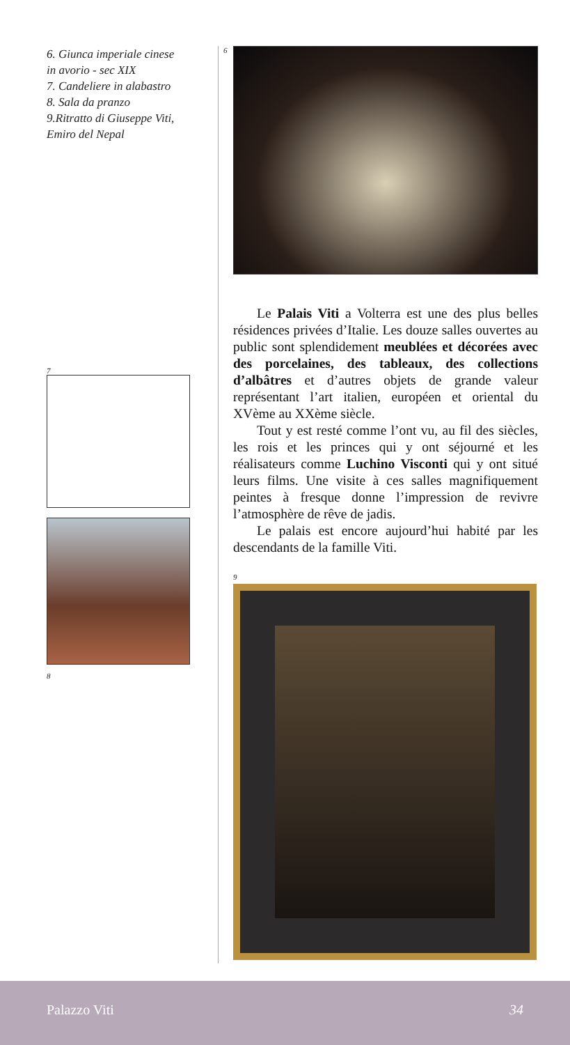6. Giunca imperiale cinese
in avorio - sec XIX
7. Candeliere in alabastro
8. Sala da pranzo
9.Ritratto di Giuseppe Viti,
Emiro del Nepal
7
8
6
Le Palais Viti a Volterra est une des plus belles résidences privées d’Italie. Les douze salles ouvertes au public sont splendidement meublées et décorées avec des porcelaines, des tableaux, des collections d’albâtres et d’autres objets de grande valeur représentant l’art italien, européen et oriental du XVème au XXème siècle.
Tout y est resté comme l’ont vu, au fil des siècles, les rois et les princes qui y ont séjourné et les réalisateurs comme Luchino Visconti qui y ont situé leurs films. Une visite à ces salles magnifiquement peintes à fresque donne l’impression de revivre l’atmosphère de rêve de jadis.
Le palais est encore aujourd’hui habité par les descendants de la famille Viti.
9
Palazzo Viti 34